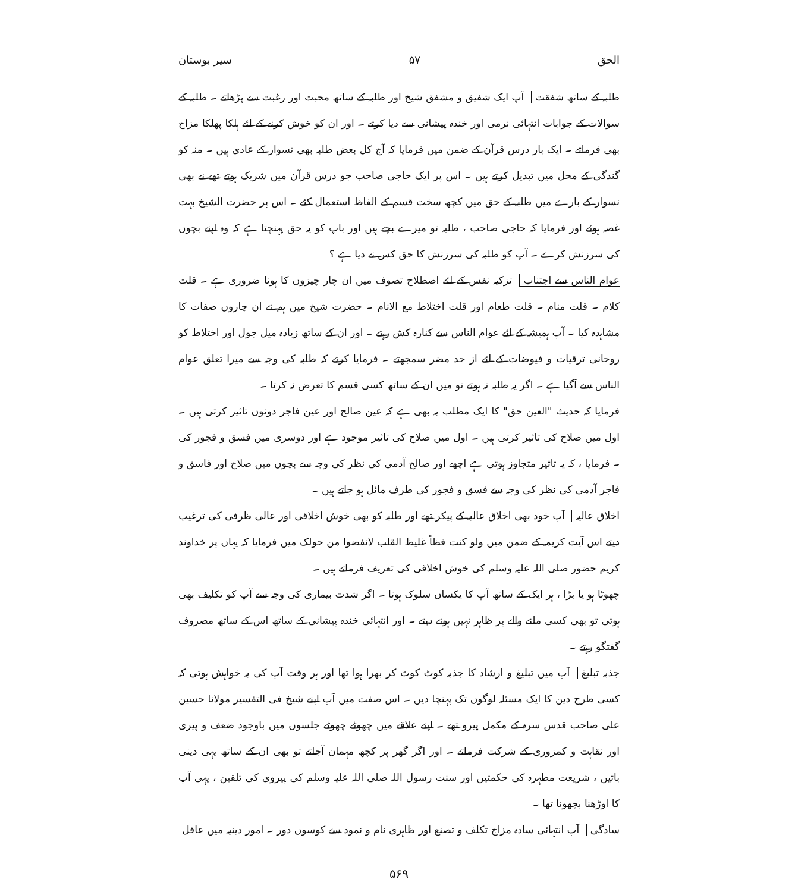الحق ۵۷ سیر بوستان
طلبہ کے ساتھ شفقت آپ ایک شفیق و مشفق شیخ اور طلبہ کے ساتھ محبت اور رغبت سے پڑھاتے ۔ طلبہ کے سوالات کے جوابات انتہائی نرمی اور خندہ پیشانی سے دیا کرتے ۔ اور ان کو خوش کرنے کے لئے ہلکا پھلکا مزاح بھی فرماتے ۔ ایک بار درس قرآن کے ضمن میں فرمایا کہ آج کل بعض طلبہ بھی نسوار کے عادی ہیں ۔ منہ کو گندگی کے محل میں تبدیل کرتے ہیں ۔ اس پر ایک حاجی صاحب جو درس قرآن میں شریک ہوتے تھے نے بھی نسوار کے بارے میں طلبہ کے حق میں کچھ سخت قسم کے الفاظ استعمال کئے ۔ اس پر حضرت الشیخ بہت غصہ ہوئے اور فرمایا کہ حاجی صاحب ، طلبہ تو میرے بچے ہیں اور باپ کو یہ حق پہنچتا ہے کہ وہ اپنے بچوں کی سرزنش کرے ۔ آپ کو طلبہ کی سرزنش کا حق کس نے دیا ہے ؟
عوام الناس سے اجتناب تزکیہ نفس کے لئے اصطلاح تصوف میں ان چار چیزوں کا ہونا ضروری ہے ۔ قلت کلام ۔ قلت منام ۔ قلت طعام اور قلت اختلاط مع الانام ۔ حضرت شیخ میں ہم نے ان چاروں صفات کا مشاہدہ کیا ۔ آپ ہمیشہ کے لئے عوام الناس سے کنارہ کش رہتے ۔ اور ان کے ساتھ زیادہ میل جول اور اختلاط کو روحانی ترقیات و فیوضات کے لئے از حد مضر سمجھتے ۔ فرمایا کرتے کہ طلبہ کی وجہ سے میرا تعلق عوام الناس سے آگیا ہے ۔ اگر یہ طلبہ نہ ہوتے تو میں ان کے ساتھ کسی قسم کا تعرض نہ کرتا ۔
فرمایا کہ حدیث "العین حق" کا ایک مطلب یہ بھی ہے کہ عین صالح اور عین فاجر دونوں تاثیر کرتی ہیں ۔ اول میں صلاح کی تاثیر کرتی ہیں ۔ اول میں صلاح کی تاثیر موجود ہے اور دوسری میں فسق و فجور کی ۔ فرمایا ، کہ یہ تاثیر متجاوز ہوتی ہے اچھے اور صالح آدمی کی نظر کی وجہ سے بچوں میں صلاح اور فاسق و فاجر آدمی کی نظر کی وجہ سے فسق و فجور کی طرف مائل ہو جاتے ہیں ۔
اخلاق عالیہ آپ خود بھی اخلاق عالیہ کے پیکر تھے اور طلبہ کو بھی خوش اخلاقی اور عالی ظرفی کی ترغیب دیتے اس آیت کریمہ کے ضمن میں ولو کنت فظاً غلیظ القلب لانفضوا من حولک میں فرمایا کہ یہاں پر خداوند کریم حضور صلی اللہ علیہ وسلم کی خوش اخلاقی کی تعریف فرماتے ہیں ۔
چھوٹا ہو یا بڑا ، ہر ایک کے ساتھ آپ کا یکساں سلوک ہوتا ۔ اگر شدت بیماری کی وجہ سے آپ کو تکلیف بھی ہوتی تو بھی کسی ملنے والے پر ظاہر نہیں ہونے دیتے ۔ اور انتہائی خندہ پیشانی کے ساتھ اس کے ساتھ مصروف گفتگو رہتے ۔
جذبہ تبلیغ آپ میں تبلیغ و ارشاد کا جذبہ کوٹ کوٹ کر بھرا ہوا تھا اور ہر وقت آپ کی یہ خواہش ہوتی کہ کسی طرح دین کا ایک مسئلہ لوگوں تک پہنچا دیں ۔ اس صفت میں آپ اپنے شیخ فی التفسیر مولانا حسین علی صاحب قدس سرہ کے مکمل پیرو تھے ۔ اپنے علاقے میں چھوٹے چھوٹے جلسوں میں باوجود ضعف و پیری اور نقاہت و کمزوری کے شرکت فرماتے ۔ اور اگر گھر پر کچھ مہمان آجاتے تو بھی ان کے ساتھ یہی دینی باتیں ، شریعت مطہرہ کی حکمتیں اور سنت رسول اللہ صلی اللہ علیہ وسلم کی پیروی کی تلقین ، یہی آپ کا اوڑھنا بچھونا تھا ۔
سادگی آپ انتہائی سادہ مزاج تکلف و تصنع اور ظاہری نام و نمود سے کوسوں دور ۔ امور دینیہ میں عاقل
۵۶۹